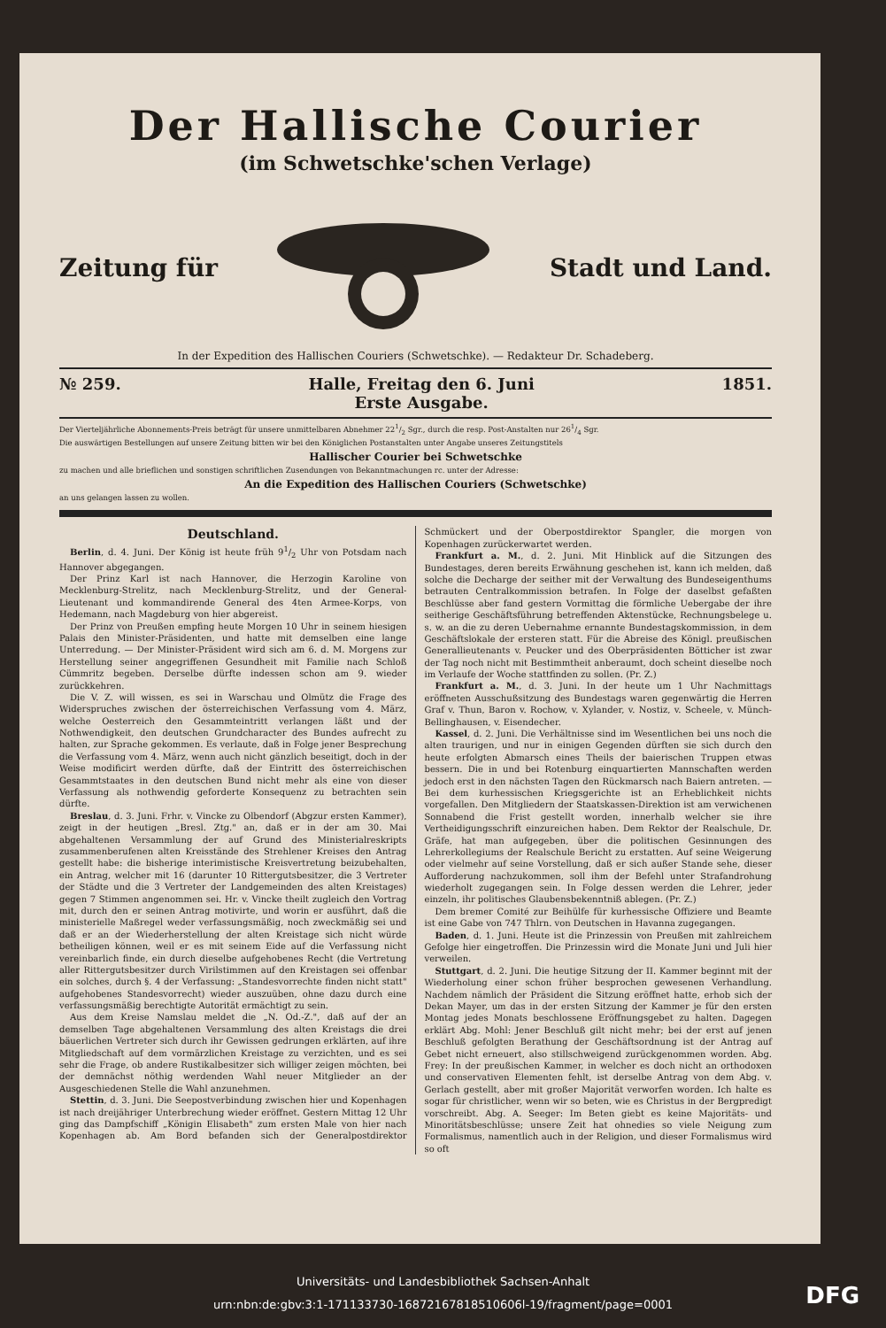Der Hallische Courier
(im Schwetschke'schen Verlage)
Zeitung für Stadt und Land.
In der Expedition des Hallischen Couriers (Schwetschke). — Redakteur Dr. Schadeberg.
№ 259. Halle, Freitag den 6. Juni
Erste Ausgabe. 1851.
Der Vierteljährliche Abonnements-Preis beträgt für unsere unmittelbaren Abnehmer 221/2 Sgr., durch die resp. Post-Anstalten nur 261/4 Sgr.
Die auswärtigen Bestellungen auf unsere Zeitung bitten wir bei den Königlichen Postanstalten unter Angabe unseres Zeitungstitels
Hallischer Courier bei Schwetschke
zu machen und alle brieflichen und sonstigen schriftlichen Zusendungen von Bekanntmachungen rc. unter der Adresse:
An die Expedition des Hallischen Couriers (Schwetschke)
an uns gelangen lassen zu wollen.
Deutschland.
Berlin, d. 4. Juni. Der König ist heute früh 91/2 Uhr von Potsdam nach Hannover abgegangen.
Der Prinz Karl ist nach Hannover, die Herzogin Karoline von Mecklenburg-Strelitz, nach Mecklenburg-Strelitz, und der General-Lieutenant und kommandirende General des 4ten Armee-Korps, von Hedemann, nach Magdeburg von hier abgereist.
Der Prinz von Preußen empfing heute Morgen 10 Uhr in seinem hiesigen Palais den Minister-Präsidenten, und hatte mit demselben eine lange Unterredung. — Der Minister-Präsident wird sich am 6. d. M. Morgens zur Herstellung seiner angegriffenen Gesundheit mit Familie nach Schloß Cümmritz begeben. Derselbe dürfte indessen schon am 9. wieder zurückkehren.
Die V. Z. will wissen, es sei in Warschau und Olmütz die Frage des Widerspruches zwischen der österreichischen Verfassung vom 4. März, welche Oesterreich den Gesammteintritt verlangen läßt und der Nothwendigkeit, den deutschen Grundcharacter des Bundes aufrecht zu halten, zur Sprache gekommen. Es verlaute, daß in Folge jener Besprechung die Verfassung vom 4. März, wenn auch nicht gänzlich beseitigt, doch in der Weise modificirt werden dürfte, daß der Eintritt des österreichischen Gesammtstaates in den deutschen Bund nicht mehr als eine von dieser Verfassung als nothwendig geforderte Konsequenz zu betrachten sein dürfte.
Breslau, d. 3. Juni. Frhr. v. Vincke zu Olbendorf (Abgzur ersten Kammer), zeigt in der heutigen „Bresl. Ztg." an, daß er in der am 30. Mai abgehaltenen Versammlung der auf Grund des Ministerialreskripts zusammenberufenen alten Kreisstände des Strehlener Kreises den Antrag gestellt habe: die bisherige interimistische Kreisvertretung beizubehalten, ein Antrag, welcher mit 16 (darunter 10 Rittergutsbesitzer, die 3 Vertreter der Städte und die 3 Vertreter der Landgemeinden des alten Kreistages) gegen 7 Stimmen angenommen sei. Hr. v. Vincke theilt zugleich den Vortrag mit, durch den er seinen Antrag motivirte, und worin er ausführt, daß die ministerielle Maßregel weder verfassungsmäßig, noch zweckmäßig sei und daß er an der Wiederherstellung der alten Kreistage sich nicht würde betheiligen können, weil er es mit seinem Eide auf die Verfassung nicht vereinbarlich finde, ein durch dieselbe aufgehobenes Recht (die Vertretung aller Rittergutsbesitzer durch Virilstimmen auf den Kreistagen sei offenbar ein solches, durch §. 4 der Verfassung: „Standesvorrechte finden nicht statt" aufgehobenes Standesvorrecht) wieder auszuüben, ohne dazu durch eine verfassungsmäßig berechtigte Autorität ermächtigt zu sein.
Aus dem Kreise Namslau meldet die „N. Od.-Z.", daß auf der an demselben Tage abgehaltenen Versammlung des alten Kreistags die drei bäuerlichen Vertreter sich durch ihr Gewissen gedrungen erklärten, auf ihre Mitgliedschaft auf dem vormärzlichen Kreistage zu verzichten, und es sei sehr die Frage, ob andere Rustikalbesitzer sich williger zeigen möchten, bei der demnächst nöthig werdenden Wahl neuer Mitglieder an der Ausgeschiedenen Stelle die Wahl anzunehmen.
Stettin, d. 3. Juni. Die Seepostverbindung zwischen hier und Kopenhagen ist nach dreijähriger Unterbrechung wieder eröffnet. Gestern Mittag 12 Uhr ging das Dampfschiff „Königin Elisabeth" zum ersten Male von hier nach Kopenhagen ab. Am Bord befanden sich der Generalpostdirektor Schmückert und der Oberpostdirektor Spangler, die morgen von Kopenhagen zurückerwartet werden.
Frankfurt a. M., d. 2. Juni. Mit Hinblick auf die Sitzungen des Bundestages, deren bereits Erwähnung geschehen ist, kann ich melden, daß solche die Decharge der seither mit der Verwaltung des Bundeseigenthums betrauten Centralkommission betrafen. In Folge der daselbst gefaßten Beschlüsse aber fand gestern Vormittag die förmliche Uebergabe der ihre seitherige Geschäftsführung betreffenden Aktenstücke, Rechnungsbelege u. s. w. an die zu deren Uebernahme ernannte Bundestagskommission, in dem Geschäftslokale der ersteren statt. Für die Abreise des Königl. preußischen Generallieutenants v. Peucker und des Oberpräsidenten Bötticher ist zwar der Tag noch nicht mit Bestimmtheit anberaumt, doch scheint dieselbe noch im Verlaufe der Woche stattfinden zu sollen. (Pr. Z.)
Frankfurt a. M., d. 3. Juni. In der heute um 1 Uhr Nachmittags eröffneten Ausschußsitzung des Bundestags waren gegenwärtig die Herren Graf v. Thun, Baron v. Rochow, v. Xylander, v. Nostiz, v. Scheele, v. Münch-Bellinghausen, v. Eisendecher.
Kassel, d. 2. Juni. Die Verhältnisse sind im Wesentlichen bei uns noch die alten traurigen, und nur in einigen Gegenden dürften sie sich durch den heute erfolgten Abmarsch eines Theils der baierischen Truppen etwas bessern. Die in und bei Rotenburg einquartierten Mannschaften werden jedoch erst in den nächsten Tagen den Rückmarsch nach Baiern antreten. — Bei dem kurhessischen Kriegsgerichte ist an Erheblichkeit nichts vorgefallen. Den Mitgliedern der Staatskassen-Direktion ist am verwichenen Sonnabend die Frist gestellt worden, innerhalb welcher sie ihre Vertheidigungsschrift einzureichen haben. Dem Rektor der Realschule, Dr. Gräfe, hat man aufgegeben, über die politischen Gesinnungen des Lehrerkollegiums der Realschule Bericht zu erstatten. Auf seine Weigerung oder vielmehr auf seine Vorstellung, daß er sich außer Stande sehe, dieser Aufforderung nachzukommen, soll ihm der Befehl unter Strafandrohung wiederholt zugegangen sein. In Folge dessen werden die Lehrer, jeder einzeln, ihr politisches Glaubensbekenntniß ablegen. (Pr. Z.)
Dem bremer Comité zur Beihülfe für kurhessische Offiziere und Beamte ist eine Gabe von 747 Thlrn. von Deutschen in Havanna zugegangen.
Baden, d. 1. Juni. Heute ist die Prinzessin von Preußen mit zahlreichem Gefolge hier eingetroffen. Die Prinzessin wird die Monate Juni und Juli hier verweilen.
Stuttgart, d. 2. Juni. Die heutige Sitzung der II. Kammer beginnt mit der Wiederholung einer schon früher besprochen gewesenen Verhandlung. Nachdem nämlich der Präsident die Sitzung eröffnet hatte, erhob sich der Dekan Mayer, um das in der ersten Sitzung der Kammer je für den ersten Montag jedes Monats beschlossene Eröffnungsgebet zu halten. Dagegen erklärt Abg. Mohl: Jener Beschluß gilt nicht mehr; bei der erst auf jenen Beschluß gefolgten Berathung der Geschäftsordnung ist der Antrag auf Gebet nicht erneuert, also stillschweigend zurückgenommen worden. Abg. Frey: In der preußischen Kammer, in welcher es doch nicht an orthodoxen und conservativen Elementen fehlt, ist derselbe Antrag von dem Abg. v. Gerlach gestellt, aber mit großer Majorität verworfen worden. Ich halte es sogar für christlicher, wenn wir so beten, wie es Christus in der Bergpredigt vorschreibt. Abg. A. Seeger: Im Beten giebt es keine Majoritäts- und Minoritätsbeschlüsse; unsere Zeit hat ohnedies so viele Neigung zum Formalismus, namentlich auch in der Religion, und dieser Formalismus wird so oft
Universitäts- und Landesbibliothek Sachsen-Anhalt
urn:nbn:de:gbv:3:1-171133730-16872167818510606l-19/fragment/page=0001
DFG